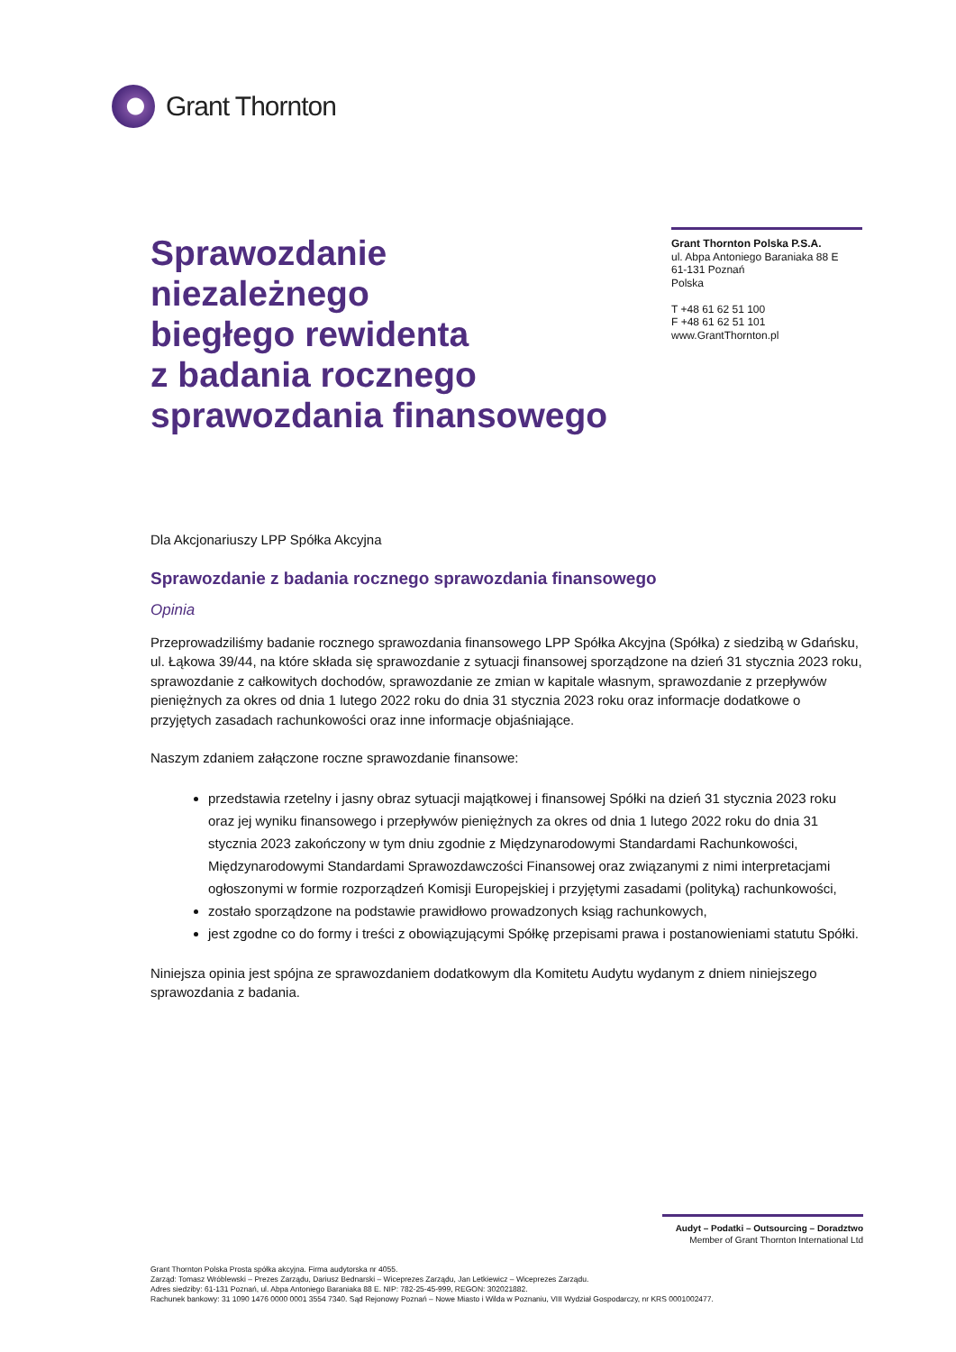Grant Thornton
Sprawozdanie
niezależnego
biegłego rewidenta
z badania rocznego
sprawozdania finansowego
Grant Thornton Polska P.S.A.
ul. Abpa Antoniego Baraniaka 88 E
61-131 Poznań
Polska
T +48 61 62 51 100
F +48 61 62 51 101
www.GrantThornton.pl
Dla Akcjonariuszy LPP Spółka Akcyjna
Sprawozdanie z badania rocznego sprawozdania finansowego
Opinia
Przeprowadziliśmy badanie rocznego sprawozdania finansowego LPP Spółka Akcyjna (Spółka) z siedzibą w Gdańsku, ul. Łąkowa 39/44, na które składa się sprawozdanie z sytuacji finansowej sporządzone na dzień 31 stycznia 2023 roku, sprawozdanie z całkowitych dochodów, sprawozdanie ze zmian w kapitale własnym, sprawozdanie z przepływów pieniężnych za okres od dnia 1 lutego 2022 roku do dnia 31 stycznia 2023 roku oraz informacje dodatkowe o przyjętych zasadach rachunkowości oraz inne informacje objaśniające.
Naszym zdaniem załączone roczne sprawozdanie finansowe:
przedstawia rzetelny i jasny obraz sytuacji majątkowej i finansowej Spółki na dzień 31 stycznia 2023 roku oraz jej wyniku finansowego i przepływów pieniężnych za okres od dnia 1 lutego 2022 roku do dnia 31 stycznia 2023 zakończony w tym dniu zgodnie z Międzynarodowymi Standardami Rachunkowości, Międzynarodowymi Standardami Sprawozdawczości Finansowej oraz związanymi z nimi interpretacjami ogłoszonymi w formie rozporządzeń Komisji Europejskiej i przyjętymi zasadami (polityką) rachunkowości,
zostało sporządzone na podstawie prawidłowo prowadzonych ksiąg rachunkowych,
jest zgodne co do formy i treści z obowiązującymi Spółkę przepisami prawa i postanowieniami statutu Spółki.
Niniejsza opinia jest spójna ze sprawozdaniem dodatkowym dla Komitetu Audytu wydanym z dniem niniejszego sprawozdania z badania.
Audyt – Podatki – Outsourcing – Doradztwo
Member of Grant Thornton International Ltd
Grant Thornton Polska Prosta spółka akcyjna. Firma audytorska nr 4055.
Zarząd: Tomasz Wróblewski – Prezes Zarządu, Dariusz Bednarski – Wiceprezes Zarządu, Jan Letkiewicz – Wiceprezes Zarządu.
Adres siedziby: 61-131 Poznań, ul. Abpa Antoniego Baraniaka 88 E. NIP: 782-25-45-999, REGON: 302021882.
Rachunek bankowy: 31 1090 1476 0000 0001 3554 7340. Sąd Rejonowy Poznań – Nowe Miasto i Wilda w Poznaniu, VIII Wydział Gospodarczy, nr KRS 0001002477.